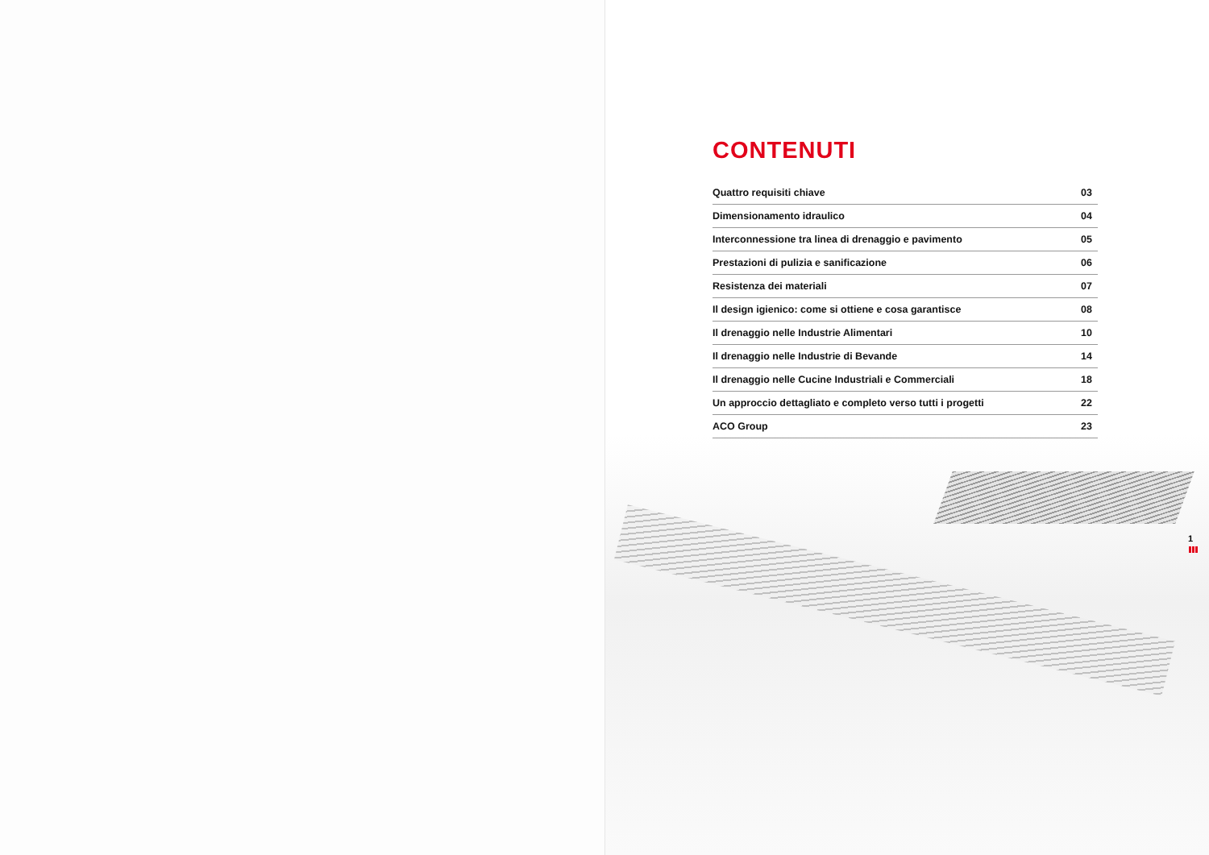CONTENUTI
| Quattro requisiti chiave | 03 |
| Dimensionamento idraulico | 04 |
| Interconnessione tra linea di drenaggio e pavimento | 05 |
| Prestazioni di pulizia e sanificazione | 06 |
| Resistenza dei materiali | 07 |
| Il design igienico: come si ottiene e cosa garantisce | 08 |
| Il drenaggio nelle Industrie Alimentari | 10 |
| Il drenaggio nelle Industrie di Bevande | 14 |
| Il drenaggio nelle Cucine Industriali e Commerciali | 18 |
| Un approccio dettagliato e completo verso tutti i progetti | 22 |
| ACO Group | 23 |
1